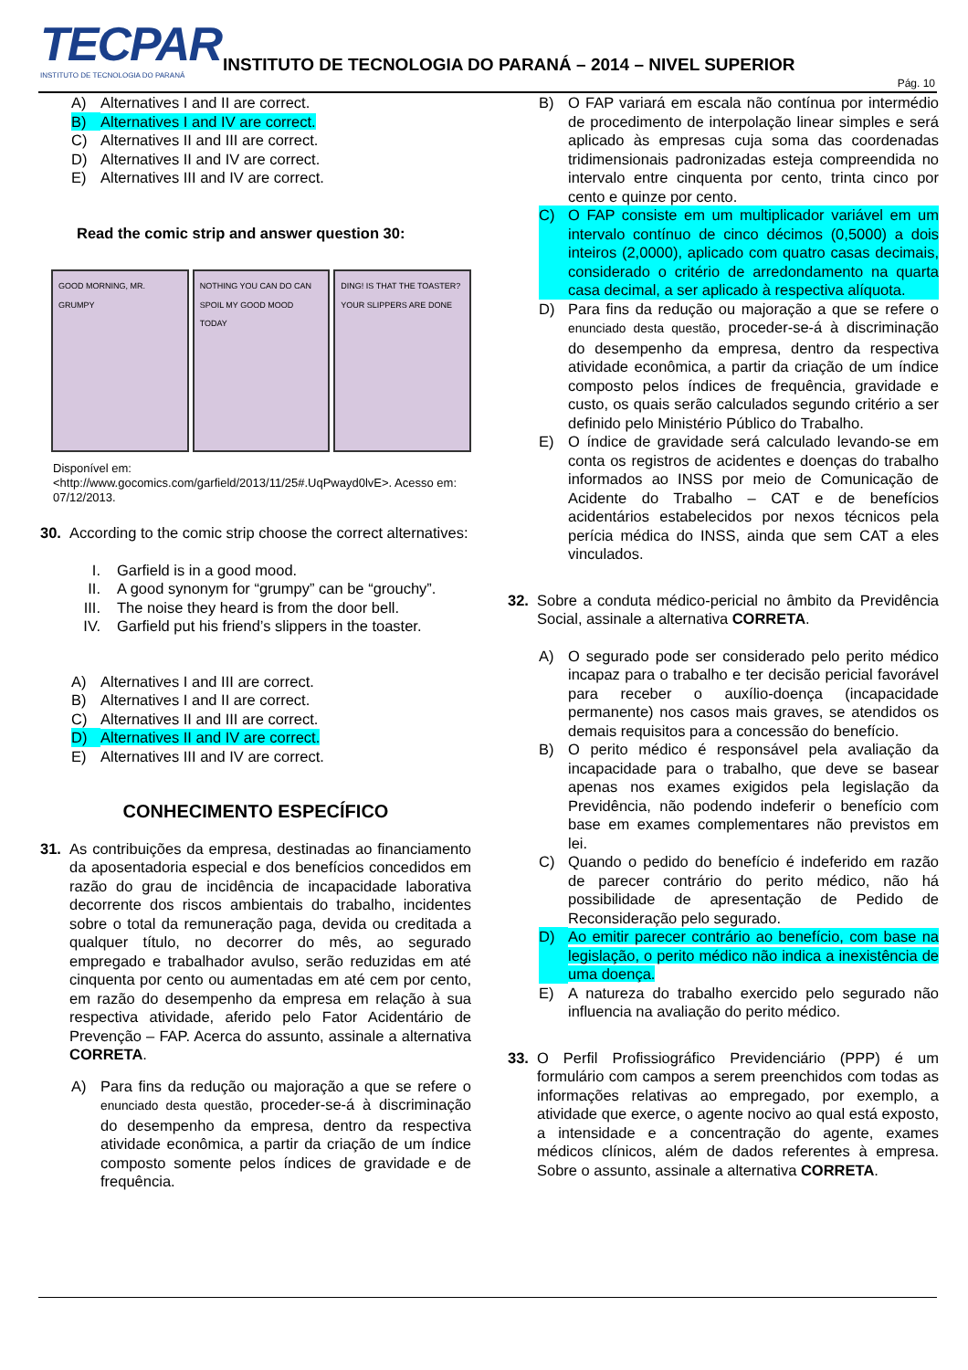TECPAR
INSTITUTO DE TECNOLOGIA DO PARANÁ
INSTITUTO DE TECNOLOGIA DO PARANÁ – 2014 – NIVEL SUPERIOR
Pág. 10
A) Alternatives I and II are correct.
B) Alternatives I and IV are correct.
C) Alternatives II and III are correct.
D) Alternatives II and IV are correct.
E) Alternatives III and IV are correct.
Read the comic strip and answer question 30:
GOOD MORNING, MR. GRUMPY NOTHING YOU CAN DO CAN SPOIL MY GOOD MOOD TODAY
DING! IS THAT THE TOASTER? YOUR SLIPPERS ARE DONE
Disponível em:
<http://www.gocomics.com/garfield/2013/11/25#.UqPwayd0lvE>. Acesso em: 07/12/2013.
30. According to the comic strip choose the correct alternatives:
I. Garfield is in a good mood.
II. A good synonym for “grumpy” can be “grouchy”.
III. The noise they heard is from the door bell.
IV. Garfield put his friend’s slippers in the toaster.
A) Alternatives I and III are correct.
B) Alternatives I and II are correct.
C) Alternatives II and III are correct.
D) Alternatives II and IV are correct.
E) Alternatives III and IV are correct.
CONHECIMENTO ESPECÍFICO
31. As contribuições da empresa, destinadas ao financiamento da aposentadoria especial e dos benefícios concedidos em razão do grau de incidência de incapacidade laborativa decorrente dos riscos ambientais do trabalho, incidentes sobre o total da remuneração paga, devida ou creditada a qualquer título, no decorrer do mês, ao segurado empregado e trabalhador avulso, serão reduzidas em até cinquenta por cento ou aumentadas em até cem por cento, em razão do desempenho da empresa em relação à sua respectiva atividade, aferido pelo Fator Acidentário de Prevenção – FAP. Acerca do assunto, assinale a alternativa CORRETA.
A) Para fins da redução ou majoração a que se refere o enunciado desta questão, proceder-se-á à discriminação do desempenho da empresa, dentro da respectiva atividade econômica, a partir da criação de um índice composto somente pelos índices de gravidade e de frequência.
B) O FAP variará em escala não contínua por intermédio de procedimento de interpolação linear simples e será aplicado às empresas cuja soma das coordenadas tridimensionais padronizadas esteja compreendida no intervalo entre cinquenta por cento, trinta cinco por cento e quinze por cento.
C) O FAP consiste em um multiplicador variável em um intervalo contínuo de cinco décimos (0,5000) a dois inteiros (2,0000), aplicado com quatro casas decimais, considerado o critério de arredondamento na quarta casa decimal, a ser aplicado à respectiva alíquota.
D) Para fins da redução ou majoração a que se refere o enunciado desta questão, proceder-se-á à discriminação do desempenho da empresa, dentro da respectiva atividade econômica, a partir da criação de um índice composto pelos índices de frequência, gravidade e custo, os quais serão calculados segundo critério a ser definido pelo Ministério Público do Trabalho.
E) O índice de gravidade será calculado levando-se em conta os registros de acidentes e doenças do trabalho informados ao INSS por meio de Comunicação de Acidente do Trabalho – CAT e de benefícios acidentários estabelecidos por nexos técnicos pela perícia médica do INSS, ainda que sem CAT a eles vinculados.
32. Sobre a conduta médico-pericial no âmbito da Previdência Social, assinale a alternativa CORRETA.
A) O segurado pode ser considerado pelo perito médico incapaz para o trabalho e ter decisão pericial favorável para receber o auxílio-doença (incapacidade permanente) nos casos mais graves, se atendidos os demais requisitos para a concessão do benefício.
B) O perito médico é responsável pela avaliação da incapacidade para o trabalho, que deve se basear apenas nos exames exigidos pela legislação da Previdência, não podendo indeferir o benefício com base em exames complementares não previstos em lei.
C) Quando o pedido do benefício é indeferido em razão de parecer contrário do perito médico, não há possibilidade de apresentação de Pedido de Reconsideração pelo segurado.
D) Ao emitir parecer contrário ao benefício, com base na legislação, o perito médico não indica a inexistência de uma doença.
E) A natureza do trabalho exercido pelo segurado não influencia na avaliação do perito médico.
33. O Perfil Profissiográfico Previdenciário (PPP) é um formulário com campos a serem preenchidos com todas as informações relativas ao empregado, por exemplo, a atividade que exerce, o agente nocivo ao qual está exposto, a intensidade e a concentração do agente, exames médicos clínicos, além de dados referentes à empresa. Sobre o assunto, assinale a alternativa CORRETA.